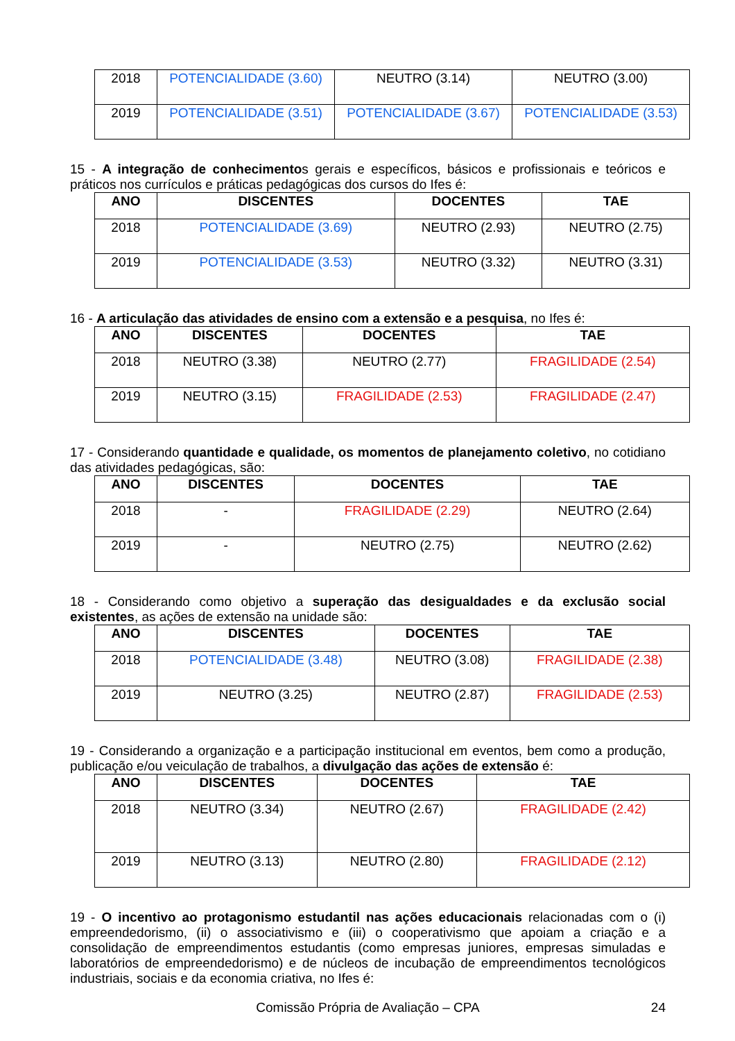| 2018 | POTENCIALIDADE (3.60) | NEUTRO (3.14) | NEUTRO (3.00) |
| 2019 | POTENCIALIDADE (3.51) | POTENCIALIDADE (3.67) | POTENCIALIDADE (3.53) |
15 - A integração de conhecimentos gerais e específicos, básicos e profissionais e teóricos e práticos nos currículos e práticas pedagógicas dos cursos do Ifes é:
| ANO | DISCENTES | DOCENTES | TAE |
| --- | --- | --- | --- |
| 2018 | POTENCIALIDADE (3.69) | NEUTRO (2.93) | NEUTRO (2.75) |
| 2019 | POTENCIALIDADE (3.53) | NEUTRO (3.32) | NEUTRO (3.31) |
16 - A articulação das atividades de ensino com a extensão e a pesquisa, no Ifes é:
| ANO | DISCENTES | DOCENTES | TAE |
| --- | --- | --- | --- |
| 2018 | NEUTRO (3.38) | NEUTRO (2.77) | FRAGILIDADE (2.54) |
| 2019 | NEUTRO (3.15) | FRAGILIDADE (2.53) | FRAGILIDADE (2.47) |
17 - Considerando quantidade e qualidade, os momentos de planejamento coletivo, no cotidiano das atividades pedagógicas, são:
| ANO | DISCENTES | DOCENTES | TAE |
| --- | --- | --- | --- |
| 2018 | - | FRAGILIDADE (2.29) | NEUTRO (2.64) |
| 2019 | - | NEUTRO (2.75) | NEUTRO (2.62) |
18 - Considerando como objetivo a superação das desigualdades e da exclusão social existentes, as ações de extensão na unidade são:
| ANO | DISCENTES | DOCENTES | TAE |
| --- | --- | --- | --- |
| 2018 | POTENCIALIDADE (3.48) | NEUTRO (3.08) | FRAGILIDADE (2.38) |
| 2019 | NEUTRO (3.25) | NEUTRO (2.87) | FRAGILIDADE (2.53) |
19 - Considerando a organização e a participação institucional em eventos, bem como a produção, publicação e/ou veiculação de trabalhos, a divulgação das ações de extensão é:
| ANO | DISCENTES | DOCENTES | TAE |
| --- | --- | --- | --- |
| 2018 | NEUTRO (3.34) | NEUTRO (2.67) | FRAGILIDADE (2.42) |
| 2019 | NEUTRO (3.13) | NEUTRO (2.80) | FRAGILIDADE (2.12) |
19 - O incentivo ao protagonismo estudantil nas ações educacionais relacionadas com o (i) empreendedorismo, (ii) o associativismo e (iii) o cooperativismo que apoiam a criação e a consolidação de empreendimentos estudantis (como empresas juniores, empresas simuladas e laboratórios de empreendedorismo) e de núcleos de incubação de empreendimentos tecnológicos industriais, sociais e da economia criativa, no Ifes é:
Comissão Própria de Avaliação – CPA 24